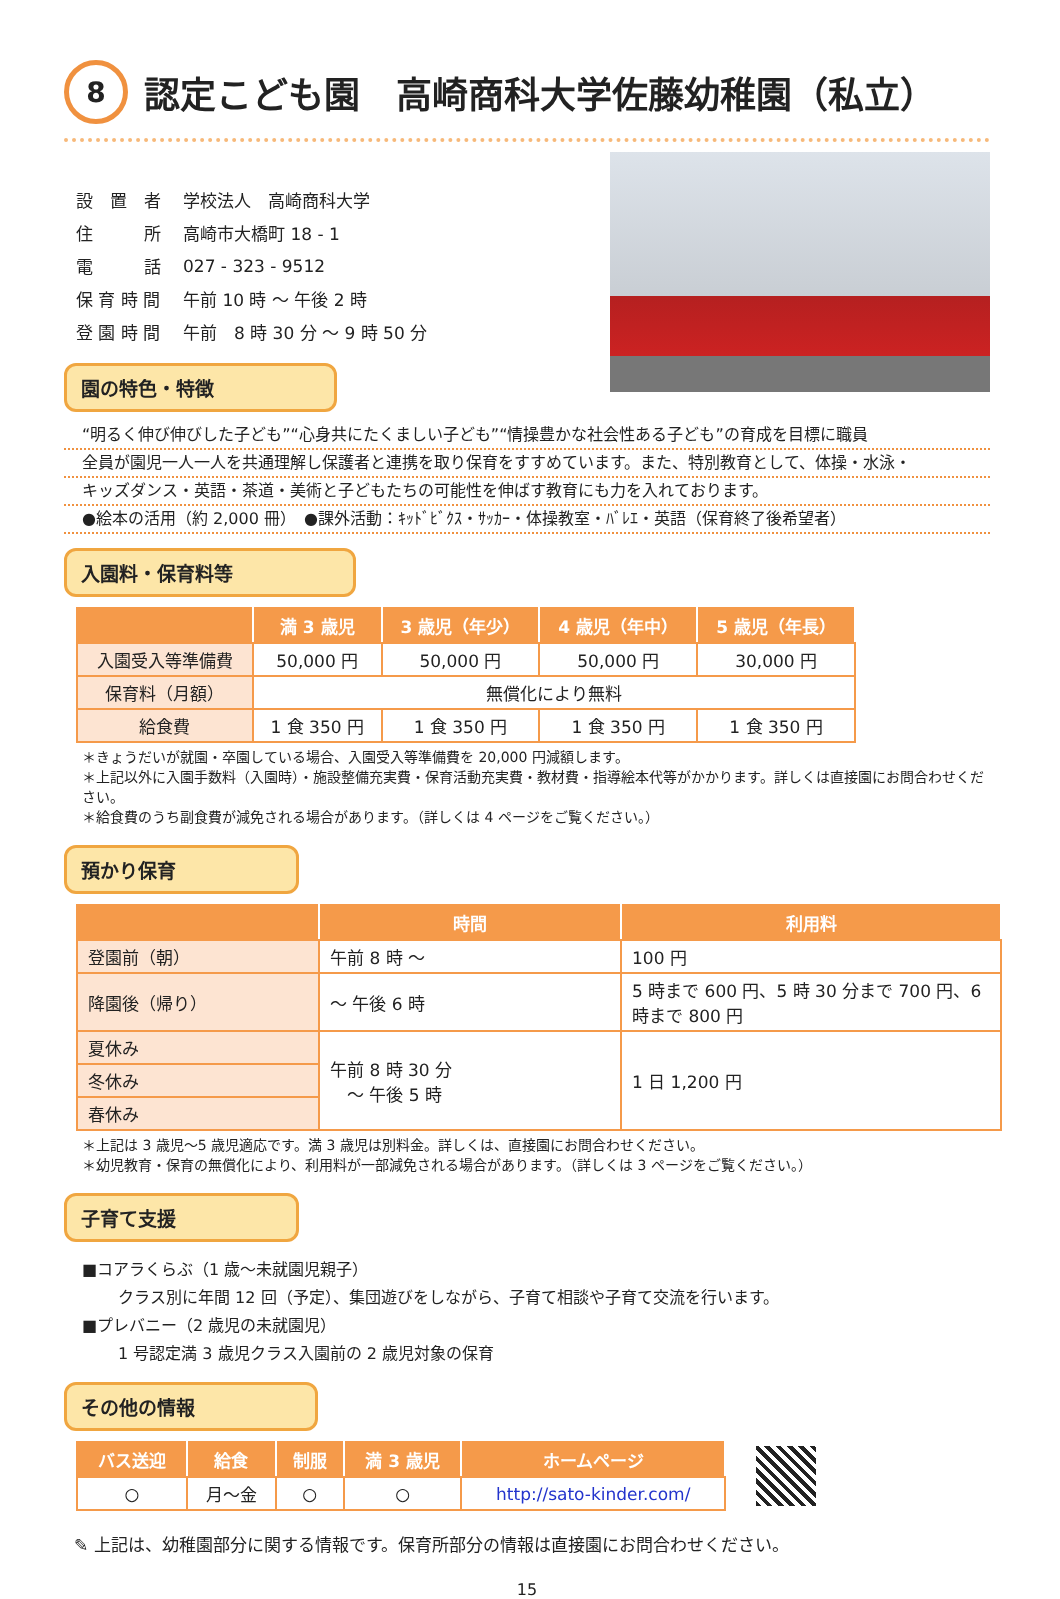8 認定こども園　高崎商科大学佐藤幼稚園（私立）
| 設 置 者 | 学校法人 高崎商科大学 |
| 住 所 | 高崎市大橋町 18 - 1 |
| 電 話 | 027 - 323 - 9512 |
| 保 育 時 間 | 午前 10 時 ～ 午後 2 時 |
| 登 園 時 間 | 午前 8 時 30 分 ～ 9 時 50 分 |
園の特色・特徴
“明るく伸び伸びした子ども”“心身共にたくましい子ども”“情操豊かな社会性ある子ども”の育成を目標に職員
全員が園児一人一人を共通理解し保護者と連携を取り保育をすすめています。また、特別教育として、体操・水泳・
キッズダンス・英語・茶道・美術と子どもたちの可能性を伸ばす教育にも力を入れております。
●絵本の活用（約 2,000 冊）　●課外活動：ｷｯﾄﾞﾋﾞｸｽ・ｻｯｶｰ・体操教室・ﾊﾞﾚｴ・英語（保育終了後希望者）
入園料・保育料等
| | 満 3 歳児 | 3 歳児（年少） | 4 歳児（年中） | 5 歳児（年長） |
| --- | --- | --- | --- | --- |
| 入園受入等準備費 | 50,000 円 | 50,000 円 | 50,000 円 | 30,000 円 |
| 保育料（月額） | 無償化により無料 | | | |
| 給食費 | 1 食 350 円 | 1 食 350 円 | 1 食 350 円 | 1 食 350 円 |
＊きょうだいが就園・卒園している場合、入園受入等準備費を 20,000 円減額します。
＊上記以外に入園手数料（入園時）・施設整備充実費・保育活動充実費・教材費・指導絵本代等がかかります。詳しくは直接園にお問合わせください。
＊給食費のうち副食費が減免される場合があります。（詳しくは 4 ページをご覧ください。）
預かり保育
| | 時間 | 利用料 |
| --- | --- | --- |
| 登園前（朝） | 午前 8 時 ～ | 100 円 |
| 降園後（帰り） | ～ 午後 6 時 | 5 時まで 600 円、5 時 30 分まで 700 円、6 時まで 800 円 |
| 夏休み | 午前 8 時 30 分 ～ 午後 5 時 | 1 日 1,200 円 |
| 冬休み | | |
| 春休み | | |
＊上記は 3 歳児～5 歳児適応です。満 3 歳児は別料金。詳しくは、直接園にお問合わせください。
＊幼児教育・保育の無償化により、利用料が一部減免される場合があります。（詳しくは 3 ページをご覧ください。）
子育て支援
■コアラくらぶ（1 歳～未就園児親子）
クラス別に年間 12 回（予定）、集団遊びをしながら、子育て相談や子育て交流を行います。
■プレバニー（2 歳児の未就園児）
1 号認定満 3 歳児クラス入園前の 2 歳児対象の保育
その他の情報
| バス送迎 | 給食 | 制服 | 満 3 歳児 | ホームページ |
| --- | --- | --- | --- | --- |
| ○ | 月～金 | ○ | ○ | http://sato-kinder.com/ |
✎ 上記は、幼稚園部分に関する情報です。保育所部分の情報は直接園にお問合わせください。
15